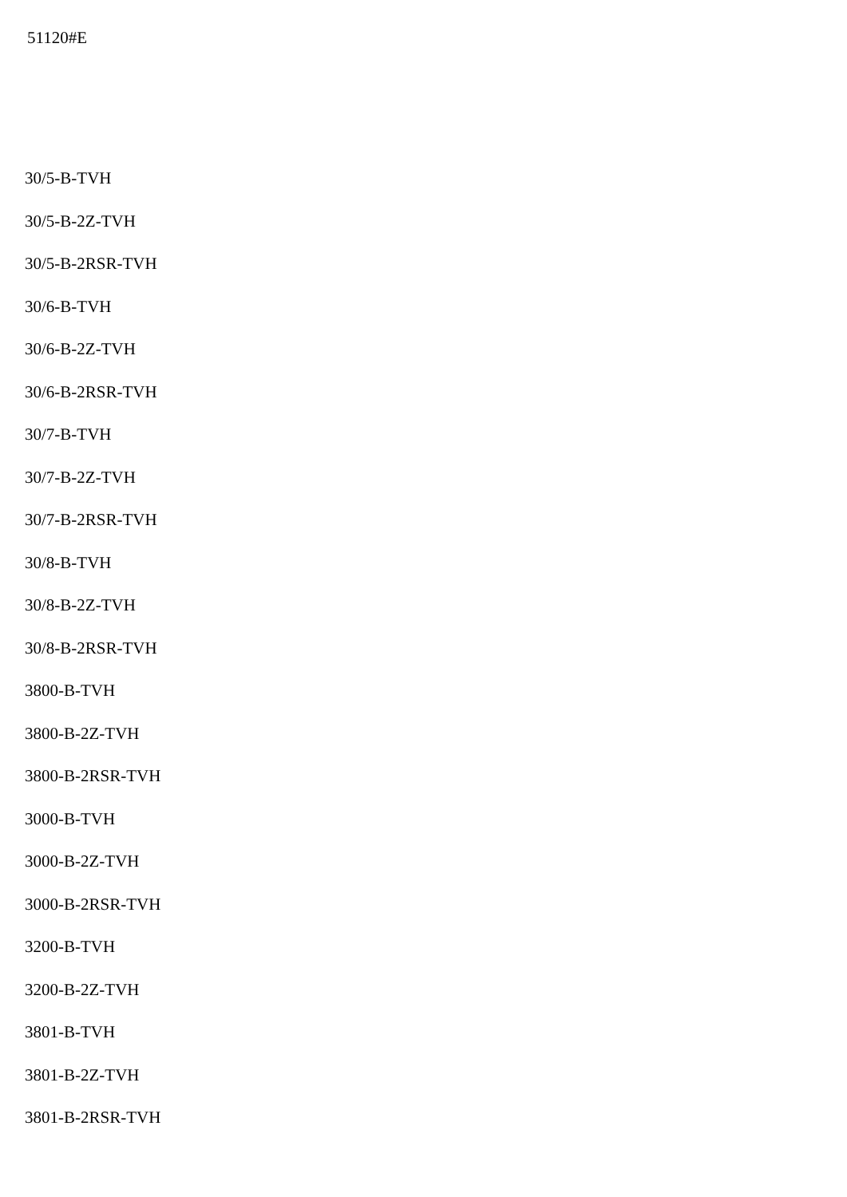51120#E
30/5-B-TVH
30/5-B-2Z-TVH
30/5-B-2RSR-TVH
30/6-B-TVH
30/6-B-2Z-TVH
30/6-B-2RSR-TVH
30/7-B-TVH
30/7-B-2Z-TVH
30/7-B-2RSR-TVH
30/8-B-TVH
30/8-B-2Z-TVH
30/8-B-2RSR-TVH
3800-B-TVH
3800-B-2Z-TVH
3800-B-2RSR-TVH
3000-B-TVH
3000-B-2Z-TVH
3000-B-2RSR-TVH
3200-B-TVH
3200-B-2Z-TVH
3801-B-TVH
3801-B-2Z-TVH
3801-B-2RSR-TVH